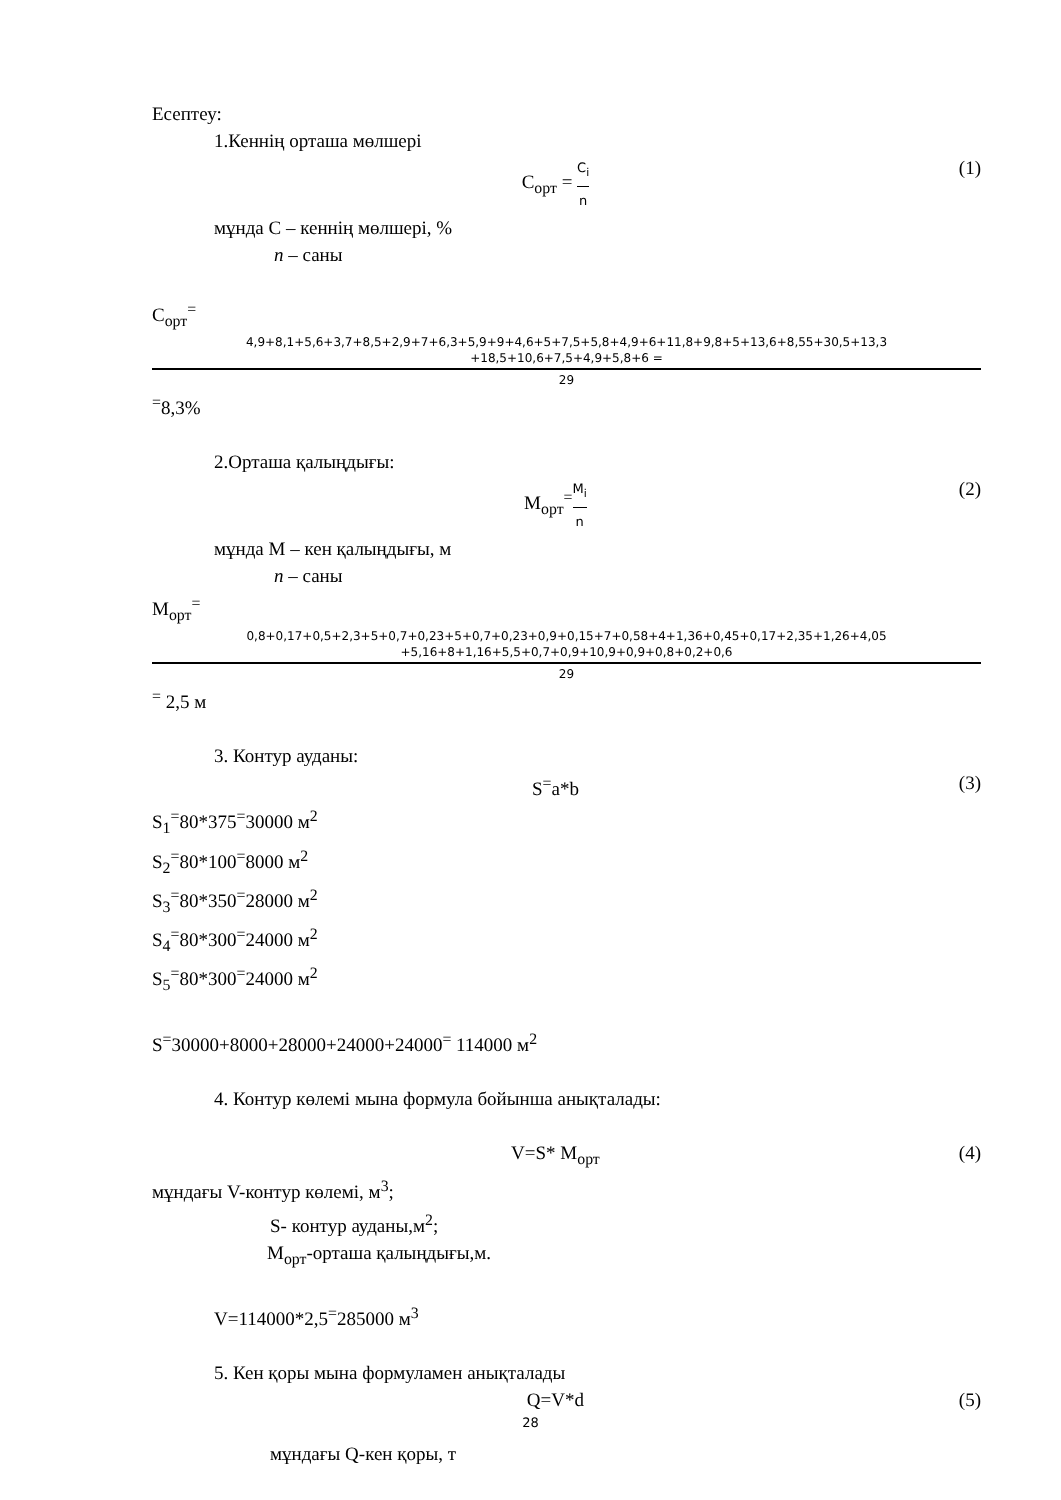Есептеу:
1.Кеннің орташа мөлшері
C<sub>орт</sub> = C<sub>i</sub> n (1)
мұнда С – кеннің мөлшері, %
n – саны
C<sub>орт</sub><sup>=</sup>
4,9+8,1+5,6+3,7+8,5+2,9+7+6,3+5,9+9+4,6+5+7,5+5,8+4,9+6+11,8+9,8+5+13,6+8,55+30,5+13,3
+18,5+10,6+7,5+4,9+5,8+6 =
29
<sup>=</sup>8,3%
2.Орташа қалыңдығы:
M<sub>орт</sub><sup>=</sup>M<sub>i</sub> n (2)
мұнда М – кен қалыңдығы, м
n – саны
M<sub>орт</sub><sup>=</sup>
0,8+0,17+0,5+2,3+5+0,7+0,23+5+0,7+0,23+0,9+0,15+7+0,58+4+1,36+0,45+0,17+2,35+1,26+4,05
+5,16+8+1,16+5,5+0,7+0,9+10,9+0,9+0,8+0,2+0,6
29
<sup>=</sup> 2,5 м
3. Контур ауданы:
S<sup>=</sup>a*b (3)
S<sub>1</sub><sup>=</sup>80*375<sup>=</sup>30000 м<sup>2</sup>
S<sub>2</sub><sup>=</sup>80*100<sup>=</sup>8000 м<sup>2</sup>
S<sub>3</sub><sup>=</sup>80*350<sup>=</sup>28000 м<sup>2</sup>
S<sub>4</sub><sup>=</sup>80*300<sup>=</sup>24000 м<sup>2</sup>
S<sub>5</sub><sup>=</sup>80*300<sup>=</sup>24000 м<sup>2</sup>
S<sup>=</sup>30000+8000+28000+24000+24000<sup>=</sup> 114000 м<sup>2</sup>
4. Контур көлемі мына формула бойынша анықталады:
V=S* M<sub>орт</sub> (4)
мұндағы V-контур көлемі, м<sup>3</sup>;
S- контур ауданы,м<sup>2</sup>;
M<sub>орт</sub>-орташа қалыңдығы,м.
V=114000*2,5<sup>=</sup>285000 м<sup>3</sup>
5. Кен қоры мына формуламен анықталады
Q=V*d (5)
мұндағы Q-кен қоры, т
28